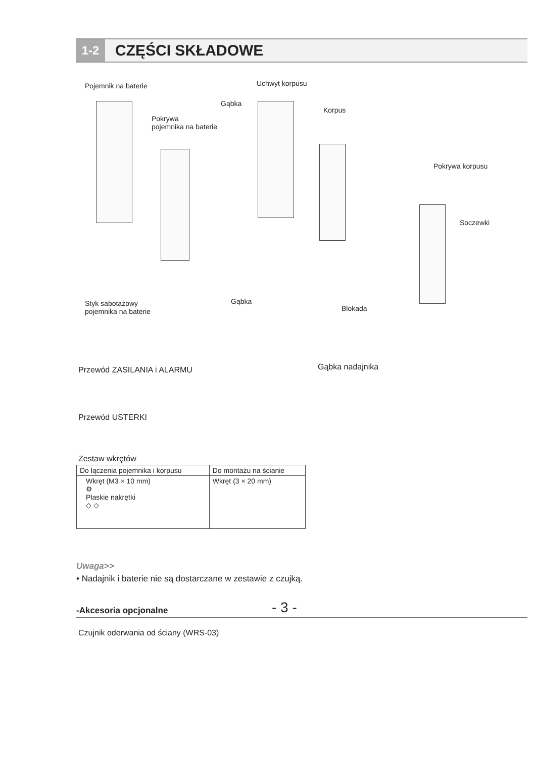1-2
CZĘŚCI SKŁADOWE
Pojemnik na baterie Uchwyt korpusu
Gąbka
Korpus
Pokrywa
pojemnika na baterie
Pokrywa korpusu
Soczewki
Styk sabotażowy
pojemnika na baterie
Gąbka
Blokada
Przewód ZASILANIA i ALARMU Gąbka nadajnika
Przewód USTERKI
Zestaw wkrętów
| Do łączenia pojemnika i korpusu | Do montażu na ścianie |
| --- | --- |
| Wkręt (M3 × 10 mm) ⚙ Płaskie nakrętki ◇ ◇ | Wkręt (3 × 20 mm) |
Uwaga>>
• Nadajnik i baterie nie są dostarczane w zestawie z czujką.
-Akcesoria opcjonalne
Czujnik oderwania od ściany (WRS-03)
- 3 -